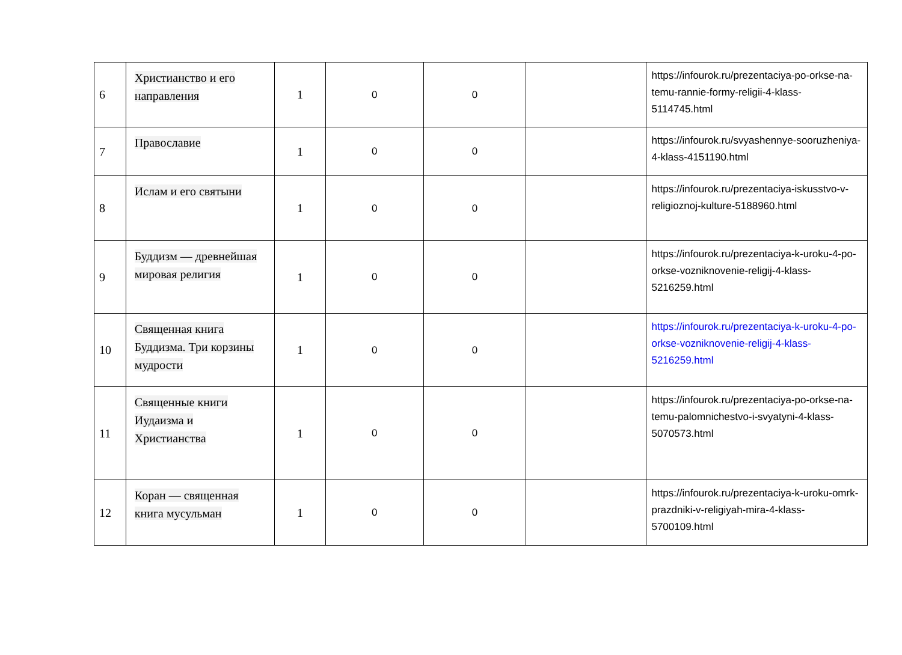| 6 | Христианство и его направления | 1 | 0 | 0 | | https://infourok.ru/prezentaciya-po-orkse-na-temu-rannie-formy-religii-4-klass-5114745.html |
| 7 | Православие | 1 | 0 | 0 | | https://infourok.ru/svyashennye-sooruzheniya-4-klass-4151190.html |
| 8 | Ислам и его святыни | 1 | 0 | 0 | | https://infourok.ru/prezentaciya-iskusstvo-v-religioznoj-kulture-5188960.html |
| 9 | Буддизм — древнейшая мировая религия | 1 | 0 | 0 | | https://infourok.ru/prezentaciya-k-uroku-4-po-orkse-vozniknovenie-religij-4-klass-5216259.html |
| 10 | Священная книга Буддизма. Три корзины мудрости | 1 | 0 | 0 | | https://infourok.ru/prezentaciya-k-uroku-4-po-orkse-vozniknovenie-religij-4-klass-5216259.html |
| 11 | Священные книги Иудаизма и Христианства | 1 | 0 | 0 | | https://infourok.ru/prezentaciya-po-orkse-na-temu-palomnichestvo-i-svyatyni-4-klass-5070573.html |
| 12 | Коран — священная книга мусульман | 1 | 0 | 0 | | https://infourok.ru/prezentaciya-k-uroku-omrk-prazdniki-v-religiyah-mira-4-klass-5700109.html |